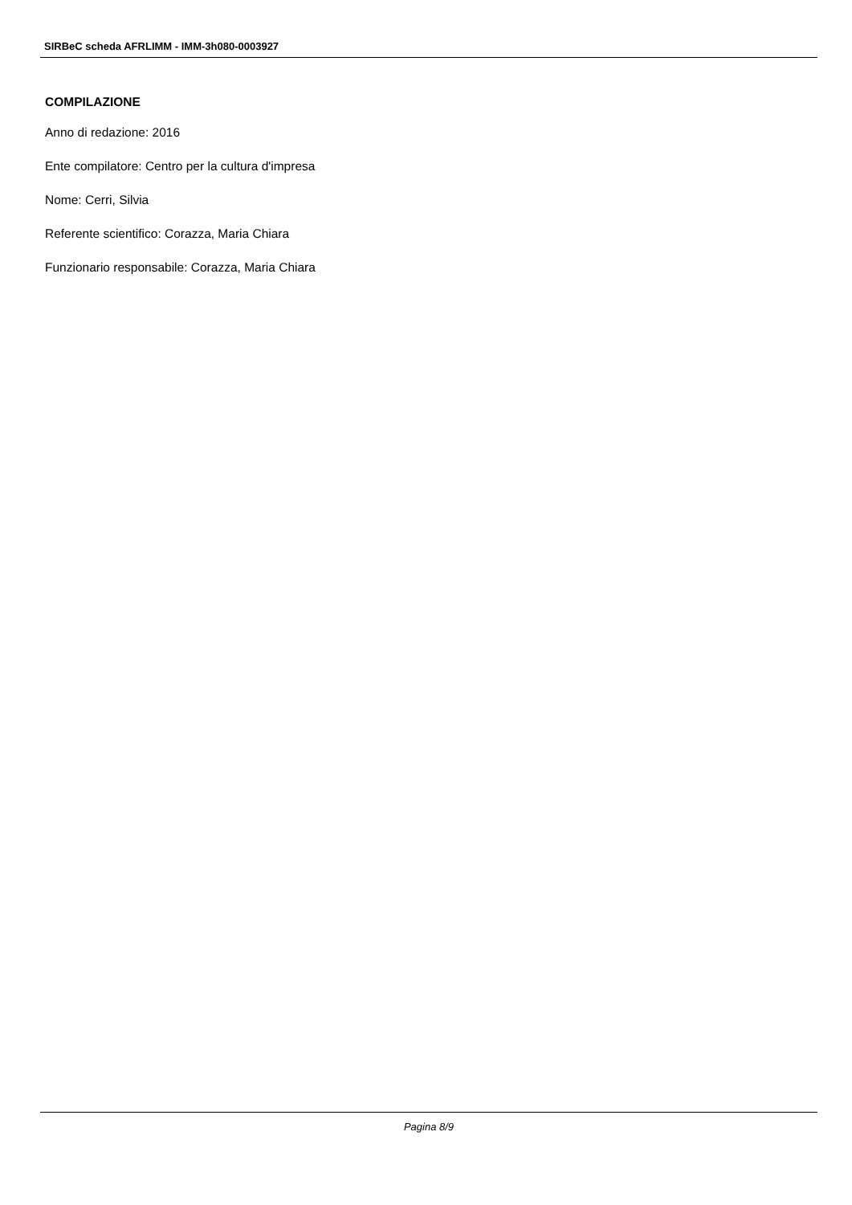SIRBeC scheda AFRLIMM - IMM-3h080-0003927
COMPILAZIONE
Anno di redazione: 2016
Ente compilatore: Centro per la cultura d'impresa
Nome: Cerri, Silvia
Referente scientifico: Corazza, Maria Chiara
Funzionario responsabile: Corazza, Maria Chiara
Pagina 8/9